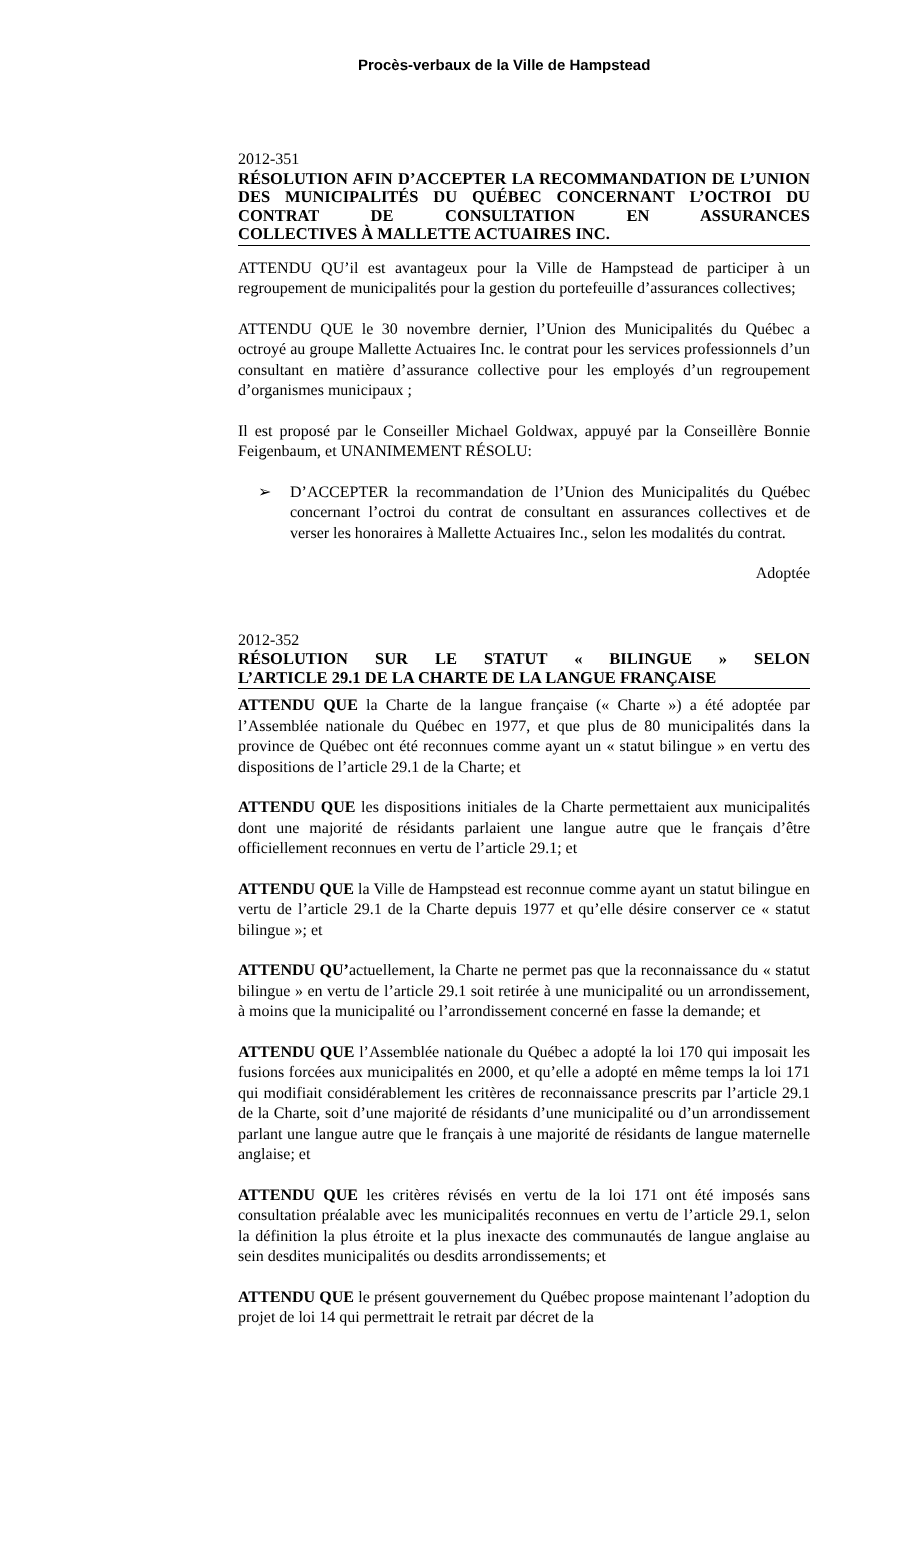Procès-verbaux de la Ville de Hampstead
2012-351
RÉSOLUTION AFIN D’ACCEPTER LA RECOMMANDATION DE L’UNION DES MUNICIPALITÉS DU QUÉBEC CONCERNANT L’OCTROI DU CONTRAT DE CONSULTATION EN ASSURANCES
COLLECTIVES À MALLETTE ACTUAIRES INC.
ATTENDU QU’il est avantageux pour la Ville de Hampstead de participer à un regroupement de municipalités pour la gestion du portefeuille d’assurances collectives;
ATTENDU QUE le 30 novembre dernier, l’Union des Municipalités du Québec a octroyé au groupe Mallette Actuaires Inc. le contrat pour les services professionnels d’un consultant en matière d’assurance collective pour les employés d’un regroupement d’organismes municipaux ;
Il est proposé par le Conseiller Michael Goldwax, appuyé par la Conseillère Bonnie Feigenbaum, et UNANIMEMENT RÉSOLU:
➢ D’ACCEPTER la recommandation de l’Union des Municipalités du Québec concernant l’octroi du contrat de consultant en assurances collectives et de verser les honoraires à Mallette Actuaires Inc., selon les modalités du contrat.
Adoptée
2012-352
RÉSOLUTION SUR LE STATUT « BILINGUE » SELON
L’ARTICLE 29.1 DE LA CHARTE DE LA LANGUE FRANÇAISE
ATTENDU QUE la Charte de la langue française (« Charte ») a été adoptée par l’Assemblée nationale du Québec en 1977, et que plus de 80 municipalités dans la province de Québec ont été reconnues comme ayant un « statut bilingue » en vertu des dispositions de l’article 29.1 de la Charte; et
ATTENDU QUE les dispositions initiales de la Charte permettaient aux municipalités dont une majorité de résidants parlaient une langue autre que le français d’être officiellement reconnues en vertu de l’article 29.1; et
ATTENDU QUE la Ville de Hampstead est reconnue comme ayant un statut bilingue en vertu de l’article 29.1 de la Charte depuis 1977 et qu’elle désire conserver ce « statut bilingue »; et
ATTENDU QU’actuellement, la Charte ne permet pas que la reconnaissance du « statut bilingue » en vertu de l’article 29.1 soit retirée à une municipalité ou un arrondissement, à moins que la municipalité ou l’arrondissement concerné en fasse la demande; et
ATTENDU QUE l’Assemblée nationale du Québec a adopté la loi 170 qui imposait les fusions forcées aux municipalités en 2000, et qu’elle a adopté en même temps la loi 171 qui modifiait considérablement les critères de reconnaissance prescrits par l’article 29.1 de la Charte, soit d’une majorité de résidants d’une municipalité ou d’un arrondissement parlant une langue autre que le français à une majorité de résidants de langue maternelle anglaise; et
ATTENDU QUE les critères révisés en vertu de la loi 171 ont été imposés sans consultation préalable avec les municipalités reconnues en vertu de l’article 29.1, selon la définition la plus étroite et la plus inexacte des communautés de langue anglaise au sein desdites municipalités ou desdits arrondissements; et
ATTENDU QUE le présent gouvernement du Québec propose maintenant l’adoption du projet de loi 14 qui permettrait le retrait par décret de la